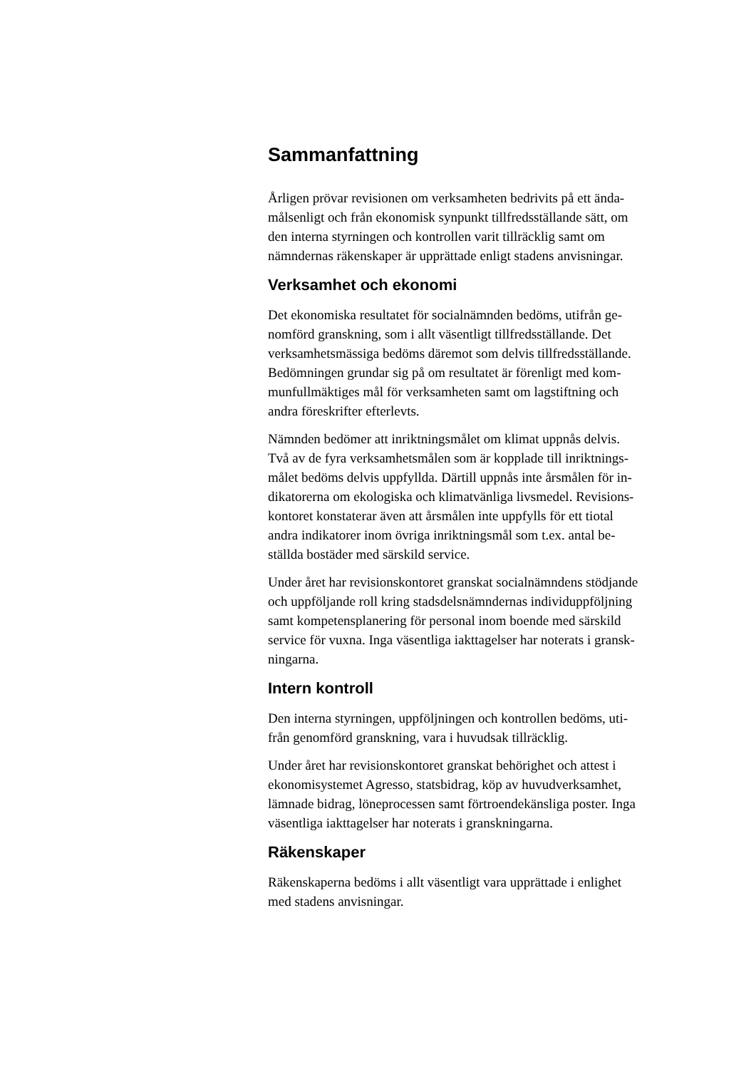Sammanfattning
Årligen prövar revisionen om verksamheten bedrivits på ett ända-
målsenligt och från ekonomisk synpunkt tillfredsställande sätt, om
den interna styrningen och kontrollen varit tillräcklig samt om
nämndernas räkenskaper är upprättade enligt stadens anvisningar.
Verksamhet och ekonomi
Det ekonomiska resultatet för socialnämnden bedöms, utifrån ge-
nomförd granskning, som i allt väsentligt tillfredsställande. Det
verksamhetsmässiga bedöms däremot som delvis tillfredsställande.
Bedömningen grundar sig på om resultatet är förenligt med kom-
munfullmäktiges mål för verksamheten samt om lagstiftning och
andra föreskrifter efterlevts.
Nämnden bedömer att inriktningsmålet om klimat uppnås delvis.
Två av de fyra verksamhetsmålen som är kopplade till inriktnings-
målet bedöms delvis uppfyllda. Därtill uppnås inte årsmålen för in-
dikatorerna om ekologiska och klimatvänliga livsmedel. Revisions-
kontoret konstaterar även att årsmålen inte uppfylls för ett tiotal
andra indikatorer inom övriga inriktningsmål som t.ex. antal be-
ställda bostäder med särskild service.
Under året har revisionskontoret granskat socialnämndens stödjande
och uppföljande roll kring stadsdelsnämndernas individuppföljning
samt kompetensplanering för personal inom boende med särskild
service för vuxna. Inga väsentliga iakttagelser har noterats i gransk-
ningarna.
Intern kontroll
Den interna styrningen, uppföljningen och kontrollen bedöms, uti-
från genomförd granskning, vara i huvudsak tillräcklig.
Under året har revisionskontoret granskat behörighet och attest i
ekonomisystemet Agresso, statsbidrag, köp av huvudverksamhet,
lämnade bidrag, löneprocessen samt förtroendekänsliga poster. Inga
väsentliga iakttagelser har noterats i granskningarna.
Räkenskaper
Räkenskaperna bedöms i allt väsentligt vara upprättade i enlighet
med stadens anvisningar.